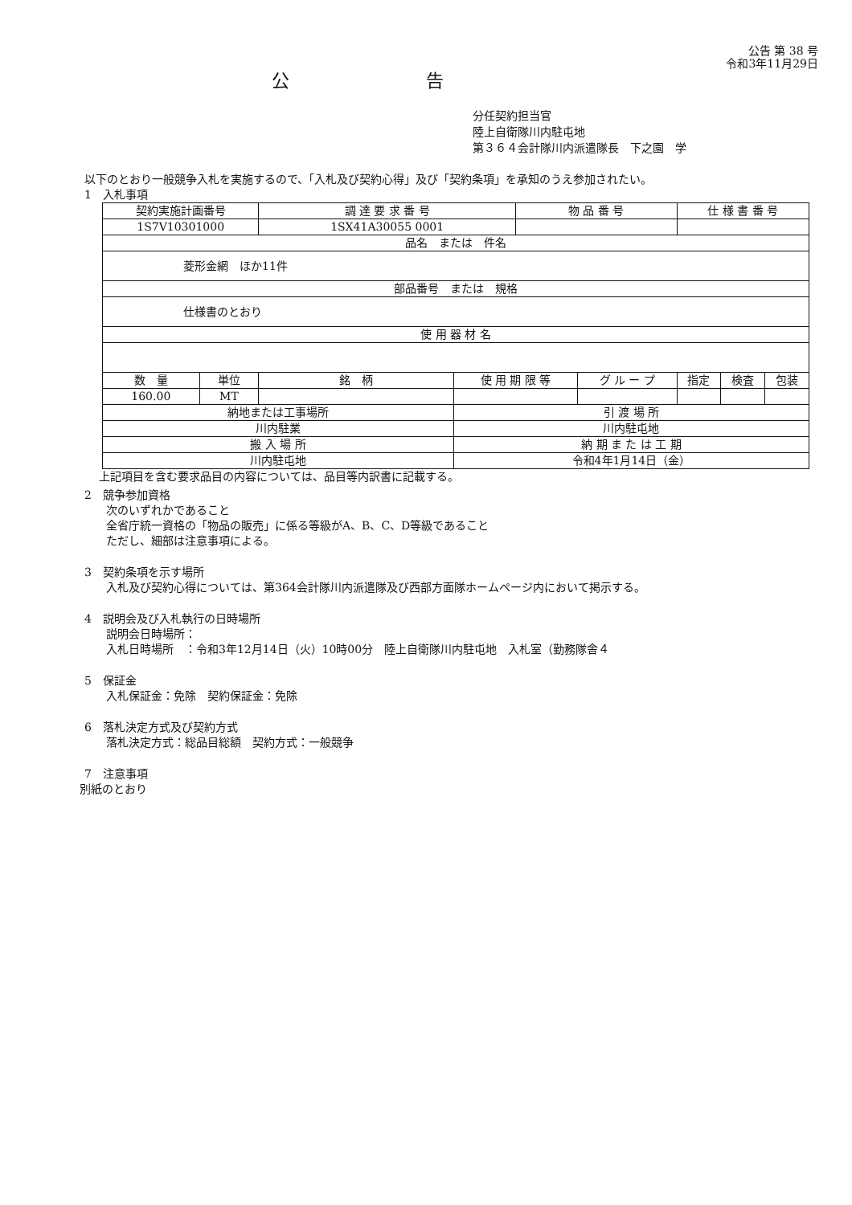公告 第 38 号
令和3年11月29日
公告
分任契約担当官
陸上自衛隊川内駐屯地
第３６４会計隊川内派遣隊長　下之園　学
以下のとおり一般競争入札を実施するので、「入札及び契約心得」及び「契約条項」を承知のうえ参加されたい。
1　入札事項
| 契約実施計画番号 | | 調 達 要 求 番 号 | | 物 品 番 号 | | 仕 様 書 番 号 | | |
| --- | --- | --- | --- | --- | --- | --- | --- | --- |
| 1S7V10301000 | | 1SX41A30055 0001 | | | | | | |
| 品名 または 件名 | | | | | | | | |
| 菱形金網 ほか11件 | | | | | | | | |
| 部品番号 または 規格 | | | | | | | | |
| 仕様書のとおり | | | | | | | | |
| 使 用 器 材 名 | | | | | | | | |
| 数 量 | 単位 | 銘 柄 | 使 用 期 限 等 | | グ ル ー プ | 指定 | 検査 | 包装 |
| 160.00 | MT | | | | | | | |
| 納地または工事場所 | | | 引 渡 場 所 | | | | | |
| 川内駐業 | | | 川内駐屯地 | | | | | |
| 搬 入 場 所 | | | 納 期 ま た は 工 期 | | | | | |
| 川内駐屯地 | | | 令和4年1月14日（金） | | | | | |
上記項目を含む要求品目の内容については、品目等内訳書に記載する。
2　競争参加資格
次のいずれかであること
全省庁統一資格の「物品の販売」に係る等級がA、B、C、D等級であること
ただし、細部は注意事項による。
3　契約条項を示す場所
入札及び契約心得については、第364会計隊川内派遣隊及び西部方面隊ホームページ内において掲示する。
4　説明会及び入札執行の日時場所
説明会日時場所：
入札日時場所　：令和3年12月14日（火）10時00分　陸上自衛隊川内駐屯地　入札室（勤務隊舎４
5　保証金
入札保証金：免除　契約保証金：免除
6　落札決定方式及び契約方式
落札決定方式：総品目総額　契約方式：一般競争
7　注意事項
別紙のとおり